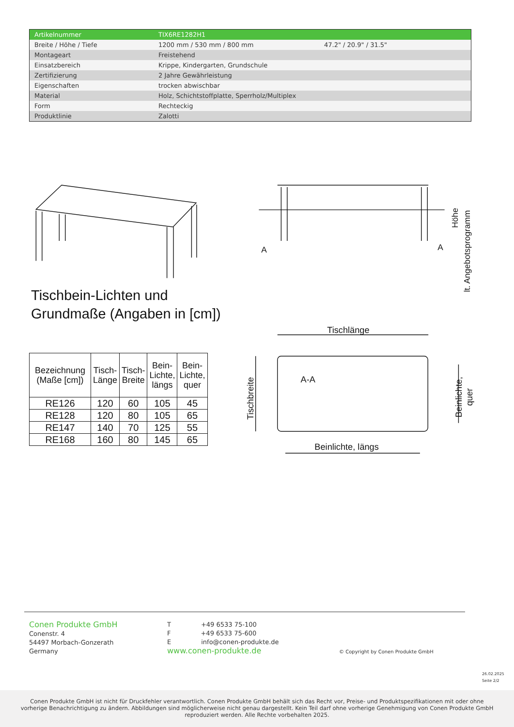| Artikelnummer | TIX6RE1282H1 | |
| Breite / Höhe / Tiefe | 1200 mm / 530 mm / 800 mm | 47.2" / 20.9" / 31.5" |
| Montageart | Freistehend | |
| Einsatzbereich | Krippe, Kindergarten, Grundschule | |
| Zertifizierung | 2 Jahre Gewährleistung | |
| Eigenschaften | trocken abwischbar | |
| Material | Holz, Schichtstoffplatte, Sperrholz/Multiplex | |
| Form | Rechteckig | |
| Produktlinie | Zalotti | |
A
A
Höhe
lt. Angebotsprogramm
Tischlänge
Beinlichte, längs
A-A
Tischbreite
Beinlichte,
quer
Tischbein-Lichten und
Grundmaße (Angaben in [cm])
| Bezeichnung (Maße [cm]) | Tisch- Länge | Tisch- Breite | Bein- Lichte, längs | Bein- Lichte, quer |
| --- | --- | --- | --- | --- |
| RE126 | 120 | 60 | 105 | 45 |
| RE128 | 120 | 80 | 105 | 65 |
| RE147 | 140 | 70 | 125 | 55 |
| RE168 | 160 | 80 | 145 | 65 |
Conen Produkte GmbH
Conenstr. 4
54497 Morbach-Gonzerath
Germany
T +49 6533 75-100
F +49 6533 75-600
E info@conen-produkte.de
www.conen-produkte.de
© Copyright by Conen Produkte GmbH
26.02.2025
Seite 2/2
Conen Produkte GmbH ist nicht für Druckfehler verantwortlich. Conen Produkte GmbH behält sich das Recht vor, Preise- und Produktspezifikationen mit oder ohne
vorherige Benachrichtigung zu ändern. Abbildungen sind möglicherweise nicht genau dargestellt. Kein Teil darf ohne vorherige Genehmigung von Conen Produkte GmbH
reproduziert werden. Alle Rechte vorbehalten 2025.